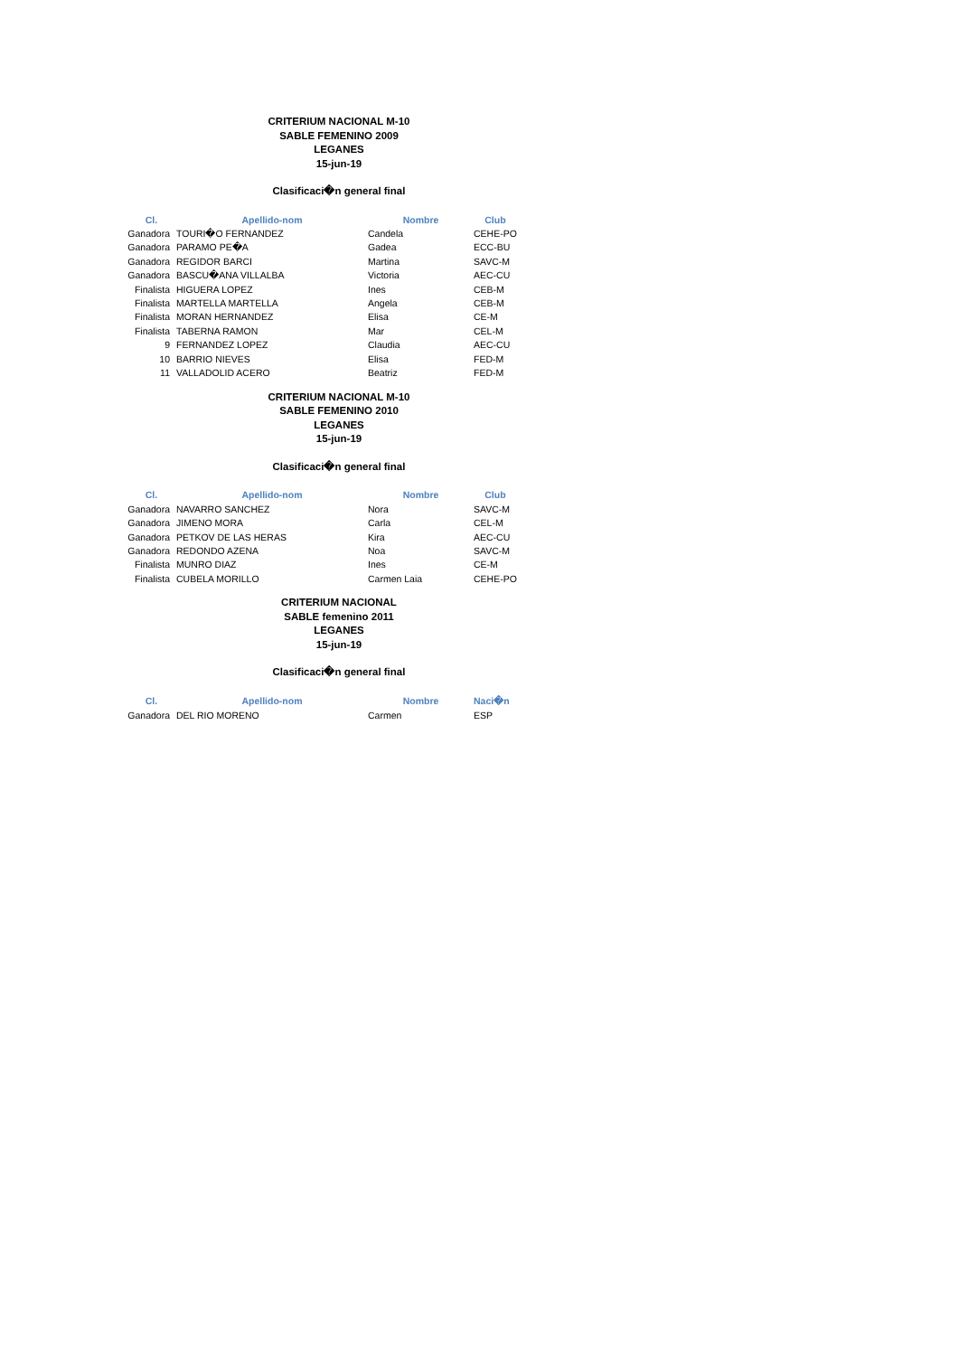CRITERIUM NACIONAL M-10
SABLE FEMENINO 2009
LEGANES
15-jun-19
Clasificaci�n general final
| Cl. | Apellido-nom | Nombre | Club |
| --- | --- | --- | --- |
| Ganadora | TOURI�O FERNANDEZ | Candela | CEHE-PO |
| Ganadora | PARAMO PE�A | Gadea | ECC-BU |
| Ganadora | REGIDOR BARCI | Martina | SAVC-M |
| Ganadora | BASCU�ANA VILLALBA | Victoria | AEC-CU |
| Finalista | HIGUERA LOPEZ | Ines | CEB-M |
| Finalista | MARTELLA MARTELLA | Angela | CEB-M |
| Finalista | MORAN HERNANDEZ | Elisa | CE-M |
| Finalista | TABERNA RAMON | Mar | CEL-M |
| 9 | FERNANDEZ LOPEZ | Claudia | AEC-CU |
| 10 | BARRIO NIEVES | Elisa | FED-M |
| 11 | VALLADOLID ACERO | Beatriz | FED-M |
CRITERIUM NACIONAL M-10
SABLE FEMENINO 2010
LEGANES
15-jun-19
Clasificaci�n general final
| Cl. | Apellido-nom | Nombre | Club |
| --- | --- | --- | --- |
| Ganadora | NAVARRO SANCHEZ | Nora | SAVC-M |
| Ganadora | JIMENO MORA | Carla | CEL-M |
| Ganadora | PETKOV DE LAS HERAS | Kira | AEC-CU |
| Ganadora | REDONDO AZENA | Noa | SAVC-M |
| Finalista | MUNRO DIAZ | Ines | CE-M |
| Finalista | CUBELA MORILLO | Carmen Laia | CEHE-PO |
CRITERIUM NACIONAL
SABLE femenino 2011
LEGANES
15-jun-19
Clasificaci�n general final
| Cl. | Apellido-nom | Nombre | Naci�n |
| --- | --- | --- | --- |
| Ganadora | DEL RIO MORENO | Carmen | ESP |